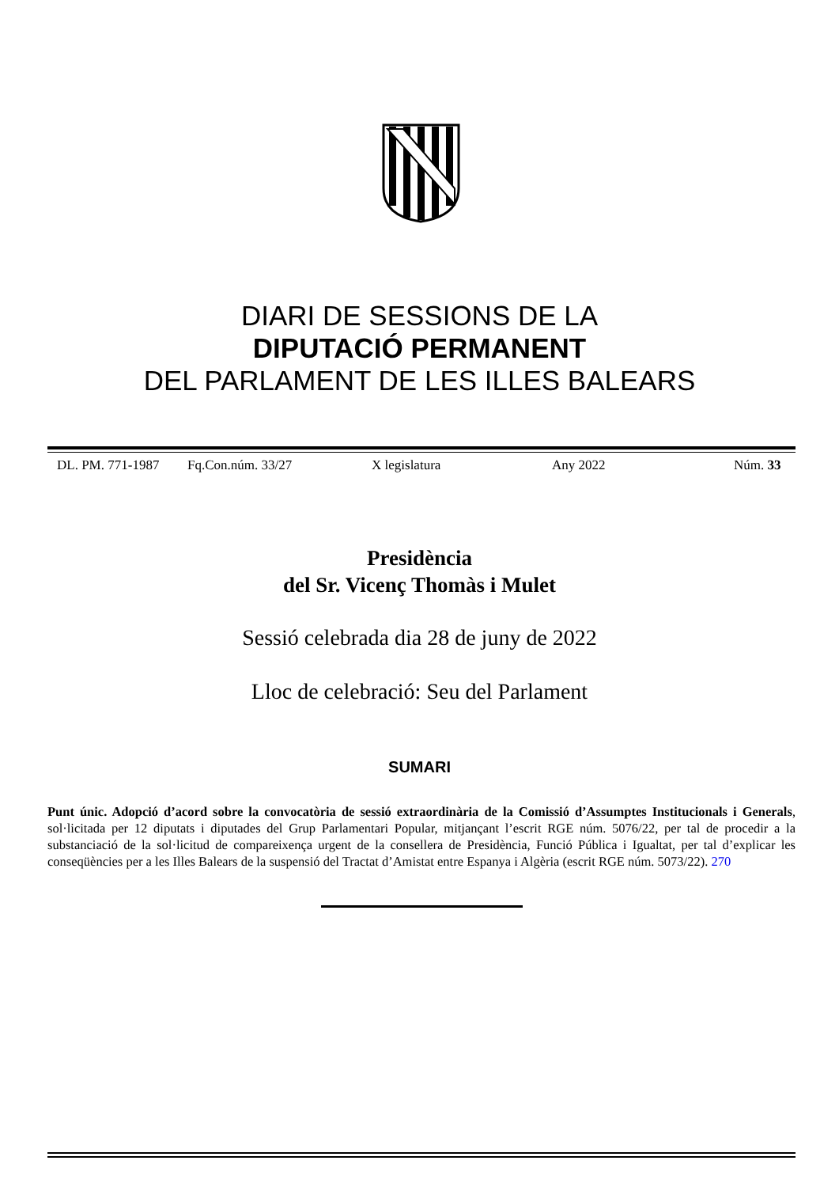DIARI DE SESSIONS DE LA
DIPUTACIÓ PERMANENT
DEL PARLAMENT DE LES ILLES BALEARS
DL. PM. 771-1987 Fq.Con.núm. 33/27 X legislatura Any 2022 Núm. 33
Presidència
del Sr. Vicenç Thomàs i Mulet
Sessió celebrada dia 28 de juny de 2022
Lloc de celebració: Seu del Parlament
SUMARI
Punt únic. Adopció d’acord sobre la convocatòria de sessió extraordinària de la Comissió d’Assumptes Institucionals i Generals, sol·licitada per 12 diputats i diputades del Grup Parlamentari Popular, mitjançant l’escrit RGE núm. 5076/22, per tal de procedir a la substanciació de la sol·licitud de compareixença urgent de la consellera de Presidència, Funció Pública i Igualtat, per tal d’explicar les conseqüències per a les Illes Balears de la suspensió del Tractat d’Amistat entre Espanya i Algèria (escrit RGE núm. 5073/22). 270